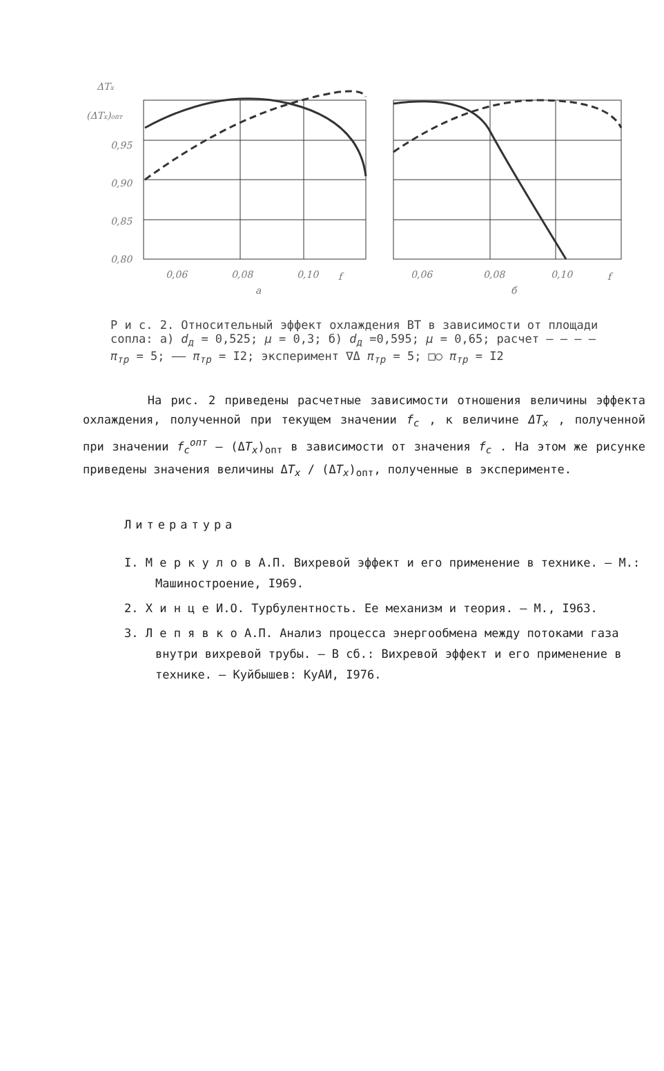ΔTx
(ΔTx)опт
0,95
0,90
0,85
0,80
0,06
0,08
0,10
f
a
0,06
0,08
0,10
f
б
Р и с. 2. Относительный эффект охлаждения ВТ в зависимости от площади сопла: а) d<sub>д</sub> = 0,525; μ = 0,3; б) d<sub>д</sub> =0,595; μ = 0,65; расчет – – – – π<sub>тр</sub> = 5; —— π<sub>тр</sub> = I2; эксперимент ∇Δ π<sub>тр</sub> = 5; □○ π<sub>тр</sub> = I2
На рис. 2 приведены расчетные зависимости отношения величины эффекта охлаждения, полученной при текущем значении f<sub>c</sub> , к величине ΔT<sub>x</sub> , полученной при значении f<sub>c</sub><sup>опт</sup> – (ΔT<sub>x</sub>)<sub>опт</sub> в зависимости от значения f<sub>c</sub> . На этом же рисунке приведены значения величины ΔT<sub>x</sub> / (ΔT<sub>x</sub>)<sub>опт</sub>, полученные в эксперименте.
Литература
I. М е р к у л о в А.П. Вихревой эффект и его применение в технике. – М.: Машиностроение, I969.
2. Х и н ц е И.О. Турбулентность. Ее механизм и теория. – М., I963.
3. Л е п я в к о А.П. Анализ процесса энергообмена между потоками газа внутри вихревой трубы. – В сб.: Вихревой эффект и его применение в технике. – Куйбышев: КуАИ, I976.